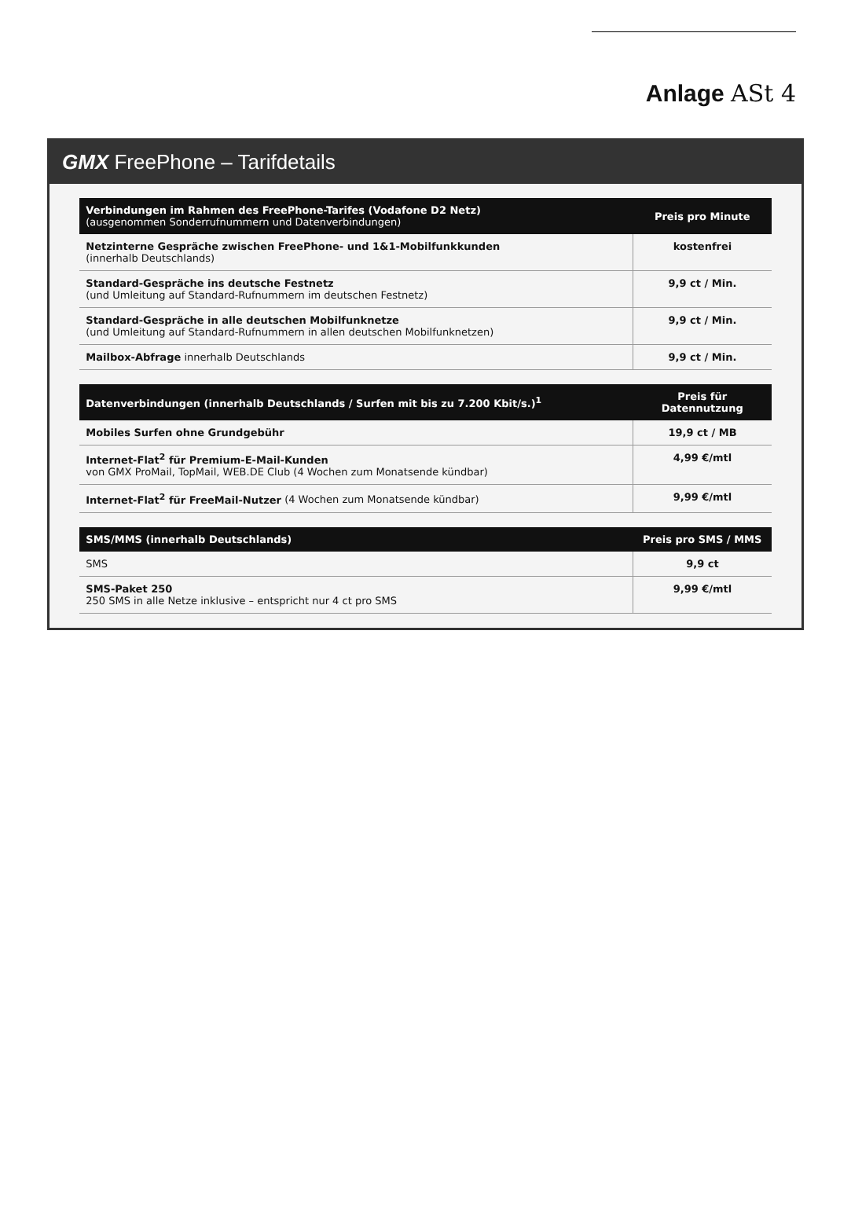Anlage ASt 4
GMX FreePhone – Tarifdetails
| Verbindungen im Rahmen des FreePhone-Tarifes (Vodafone D2 Netz) (ausgenommen Sonderrufnummern und Datenverbindungen) | Preis pro Minute |
| --- | --- |
| Netzinterne Gespräche zwischen FreePhone- und 1&1-Mobilfunkkunden (innerhalb Deutschlands) | kostenfrei |
| Standard-Gespräche ins deutsche Festnetz (und Umleitung auf Standard-Rufnummern im deutschen Festnetz) | 9,9 ct / Min. |
| Standard-Gespräche in alle deutschen Mobilfunknetze (und Umleitung auf Standard-Rufnummern in allen deutschen Mobilfunknetzen) | 9,9 ct / Min. |
| Mailbox-Abfrage innerhalb Deutschlands | 9,9 ct / Min. |
| Datenverbindungen (innerhalb Deutschlands / Surfen mit bis zu 7.200 Kbit/s.)<sup>1</sup> | Preis für Datennutzung |
| --- | --- |
| Mobiles Surfen ohne Grundgebühr | 19,9 ct / MB |
| Internet-Flat<sup>2</sup> für Premium-E-Mail-Kunden von GMX ProMail, TopMail, WEB.DE Club (4 Wochen zum Monatsende kündbar) | 4,99 €/mtl |
| Internet-Flat<sup>2</sup> für FreeMail-Nutzer (4 Wochen zum Monatsende kündbar) | 9,99 €/mtl |
| SMS/MMS (innerhalb Deutschlands) | Preis pro SMS / MMS |
| --- | --- |
| SMS | 9,9 ct |
| SMS-Paket 250 250 SMS in alle Netze inklusive – entspricht nur 4 ct pro SMS | 9,99 €/mtl |